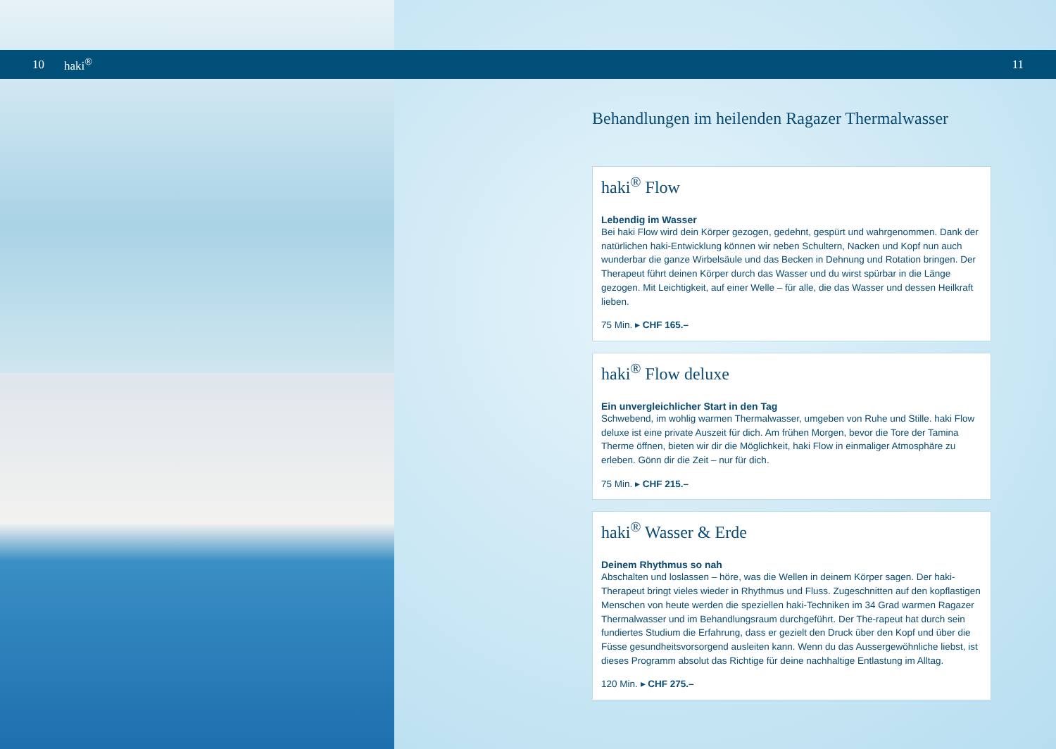10 haki<sup>®</sup> 11
Behandlungen im heilenden Ragazer Thermalwasser
haki<sup>®</sup> Flow
Lebendig im Wasser
Bei haki Flow wird dein Körper gezogen, gedehnt, gespürt und wahrgenommen. Dank der natürlichen haki-Entwicklung können wir neben Schultern, Nacken und Kopf nun auch wunderbar die ganze Wirbelsäule und das Becken in Dehnung und Rotation bringen. Der Therapeut führt deinen Körper durch das Wasser und du wirst spürbar in die Länge gezogen. Mit Leichtigkeit, auf einer Welle – für alle, die das Wasser und dessen Heilkraft lieben.
75 Min. ▸ CHF 165.–
haki<sup>®</sup> Flow deluxe
Ein unvergleichlicher Start in den Tag
Schwebend, im wohlig warmen Thermalwasser, umgeben von Ruhe und Stille. haki Flow deluxe ist eine private Auszeit für dich. Am frühen Morgen, bevor die Tore der Tamina Therme öffnen, bieten wir dir die Möglichkeit, haki Flow in einmaliger Atmosphäre zu erleben. Gönn dir die Zeit – nur für dich.
75 Min. ▸ CHF 215.–
haki<sup>®</sup> Wasser & Erde
Deinem Rhythmus so nah
Abschalten und loslassen – höre, was die Wellen in deinem Körper sagen. Der haki-Therapeut bringt vieles wieder in Rhythmus und Fluss. Zugeschnitten auf den kopflastigen Menschen von heute werden die speziellen haki-Techniken im 34 Grad warmen Ragazer Thermalwasser und im Behandlungsraum durchgeführt. Der The-rapeut hat durch sein fundiertes Studium die Erfahrung, dass er gezielt den Druck über den Kopf und über die Füsse gesundheitsvorsorgend ausleiten kann. Wenn du das Aussergewöhnliche liebst, ist dieses Programm absolut das Richtige für deine nachhaltige Entlastung im Alltag.
120 Min. ▸ CHF 275.–